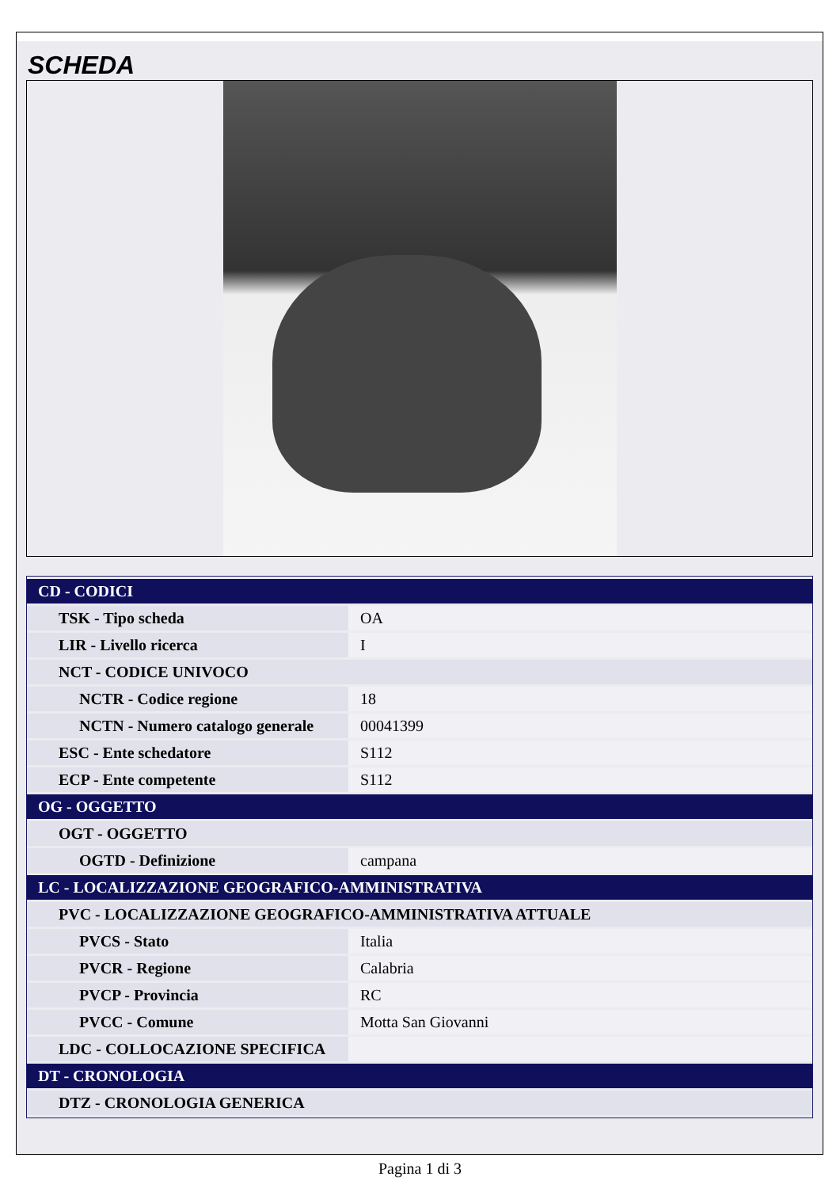SCHEDA
| CD - CODICI | |
| TSK - Tipo scheda | OA |
| LIR - Livello ricerca | I |
| NCT - CODICE UNIVOCO | |
| NCTR - Codice regione | 18 |
| NCTN - Numero catalogo generale | 00041399 |
| ESC - Ente schedatore | S112 |
| ECP - Ente competente | S112 |
| OG - OGGETTO | |
| OGT - OGGETTO | |
| OGTD - Definizione | campana |
| LC - LOCALIZZAZIONE GEOGRAFICO-AMMINISTRATIVA | |
| PVC - LOCALIZZAZIONE GEOGRAFICO-AMMINISTRATIVA ATTUALE | |
| PVCS - Stato | Italia |
| PVCR - Regione | Calabria |
| PVCP - Provincia | RC |
| PVCC - Comune | Motta San Giovanni |
| LDC - COLLOCAZIONE SPECIFICA | |
| DT - CRONOLOGIA | |
| DTZ - CRONOLOGIA GENERICA | |
Pagina 1 di 3